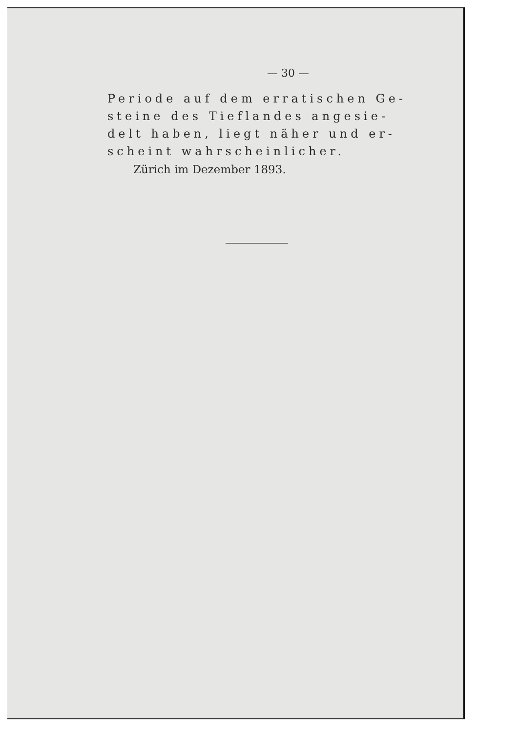— 30 —
Periode auf dem erratischen Ge-
steine des Tieflandes angesie-
delt haben, liegt näher und er-
scheint wahrscheinlicher.
Zürich im Dezember 1893.